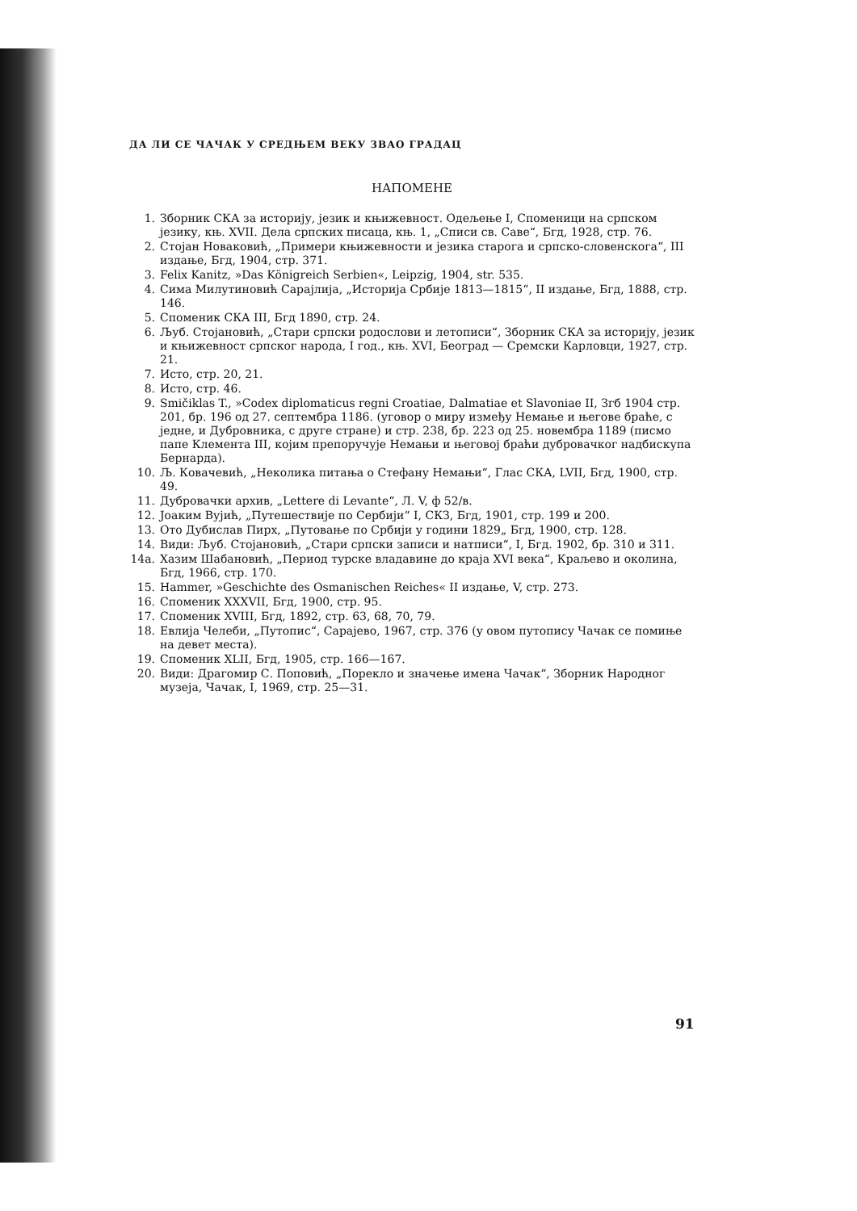ДА ЛИ СЕ ЧАЧАК У СРЕДЊЕМ ВЕКУ ЗВАО ГРАДАЦ
НАПОМЕНЕ
1. Зборник СКА за историју, језик и књижевност. Одељење I, Споменици на српском језику, књ. XVII. Дела српских писаца, књ. 1, „Списи св. Саве“, Бгд, 1928, стр. 76.
2. Стојан Новаковић, „Примери књижевности и језика старога и српско-словенскога“, III издање, Бгд, 1904, стр. 371.
3. Felix Kanitz, »Das Königreich Serbien«, Leipzig, 1904, str. 535.
4. Сима Милутиновић Сарајлија, „Историја Србије 1813—1815“, II издање, Бгд, 1888, стр. 146.
5. Споменик СКА III, Бгд 1890, стр. 24.
6. Љуб. Стојановић, „Стари српски родослови и летописи“, Зборник СКА за историју, језик и књижевност српског народа, I год., књ. XVI, Београд — Сремски Карловци, 1927, стр. 21.
7. Исто, стр. 20, 21.
8. Исто, стр. 46.
9. Smičiklas T., »Codex diplomaticus regni Croatiae, Dalmatiae et Slavoniae II, Згб 1904 стр. 201, бр. 196 од 27. септембра 1186. (уговор о миру између Немање и његове браће, с једне, и Дубровника, с друге стране) и стр. 238, бр. 223 од 25. новембра 1189 (писмо папе Клемента III, којим препоручује Немањи и његовој браћи дубровачког надбискупа Бернарда).
10. Љ. Ковачевић, „Неколика питања о Стефану Немањи“, Глас СКА, LVII, Бгд, 1900, стр. 49.
11. Дубровачки архив, „Lettere di Levante“, Л. V, ф 52/в.
12. Јоаким Вујић, „Путешествије по Сербији“ I, СКЗ, Бгд, 1901, стр. 199 и 200.
13. Ото Дубислав Пирх, „Путовање по Србији у години 1829„ Бгд, 1900, стр. 128.
14. Види: Љуб. Стојановић, „Стари српски записи и натписи“, I, Бгд. 1902, бр. 310 и 311.
14a. Хазим Шабановић, „Период турске владавине до краја XVI века“, Краљево и околина, Бгд, 1966, стр. 170.
15. Hammer, »Geschichte des Osmanischen Reiches« II издање, V, стр. 273.
16. Споменик XXXVII, Бгд, 1900, стр. 95.
17. Споменик XVIII, Бгд, 1892, стр. 63, 68, 70, 79.
18. Евлија Челеби, „Путопис“, Сарајево, 1967, стр. 376 (у овом путопису Чачак се помиње на девет места).
19. Споменик XLII, Бгд, 1905, стр. 166—167.
20. Види: Драгомир С. Поповић, „Порекло и значење имена Чачак“, Зборник Народног музеја, Чачак, I, 1969, стр. 25—31.
91